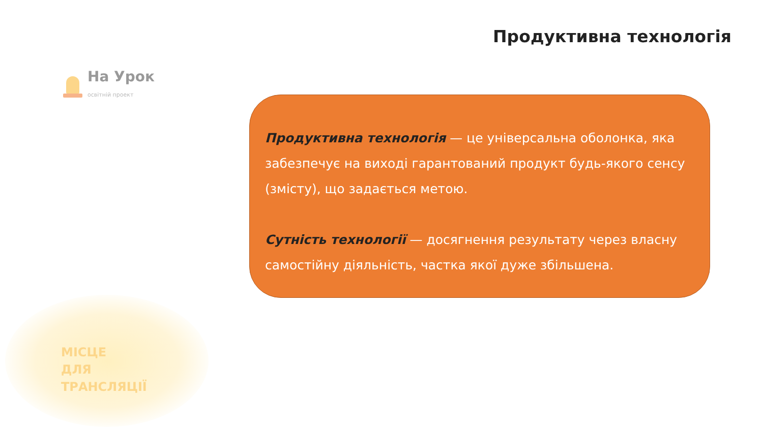Продуктивна технологія
На Урок
освітній проект
Продуктивна технологія — це універсальна оболонка, яка забезпечує на виході гарантований продукт будь-якого сенсу (змісту), що задається метою.
Сутність технології — досягнення результату через власну самостійну діяльність, частка якої дуже збільшена.
МІСЦЕ
ДЛЯ
ТРАНСЛЯЦІЇ